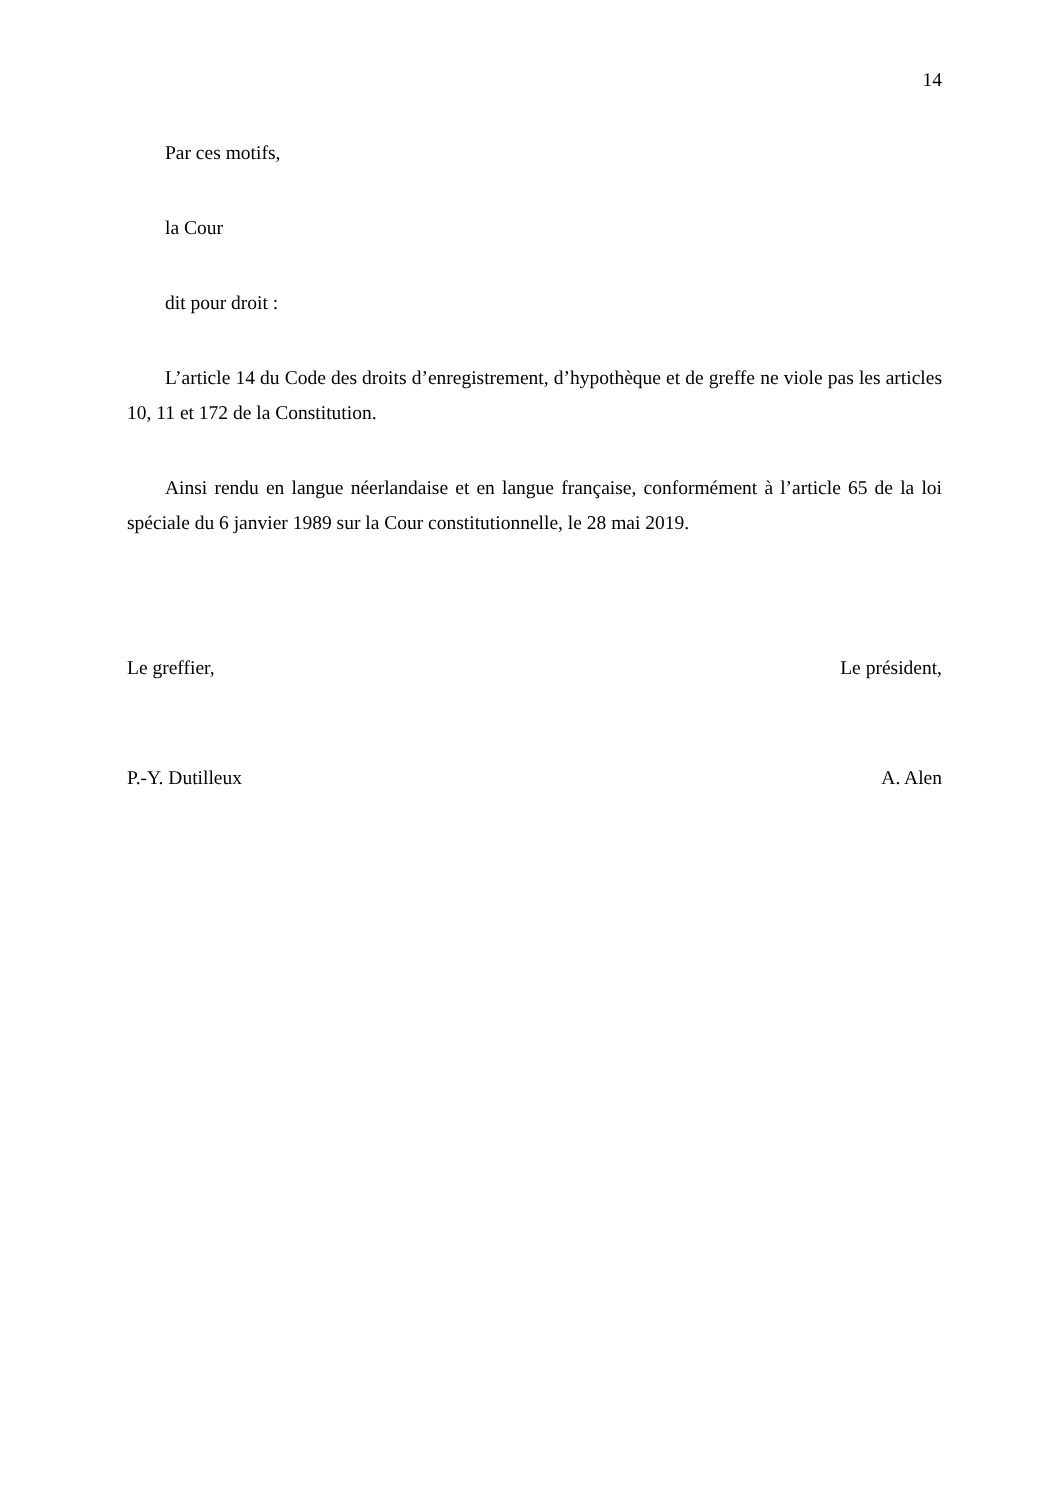14
Par ces motifs,
la Cour
dit pour droit :
L’article 14 du Code des droits d’enregistrement, d’hypothèque et de greffe ne viole pas les articles 10, 11 et 172 de la Constitution.
Ainsi rendu en langue néerlandaise et en langue française, conformément à l’article 65 de la loi spéciale du 6 janvier 1989 sur la Cour constitutionnelle, le 28 mai 2019.
Le greffier, Le président,
P.-Y. Dutilleux A. Alen